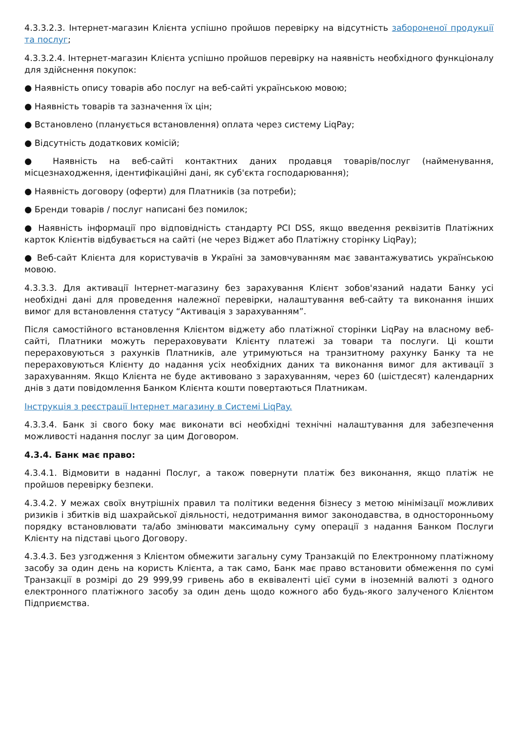4.3.3.2.3. Інтернет-магазин Клієнта успішно пройшов перевірку на відсутність забороненої продукції та послуг;
4.3.3.2.4. Інтернет-магазин Клієнта успішно пройшов перевірку на наявність необхідного функціоналу для здійснення покупок:
● Наявність опису товарів або послуг на веб-сайті українською мовою;
● Наявність товарів та зазначення їх цін;
● Встановлено (планується встановлення) оплата через систему LiqPay;
● Відсутність додаткових комісій;
● Наявність на веб-сайті контактних даних продавця товарів/послуг (найменування, місцезнаходження, ідентифікаційні дані, як суб'єкта господарювання);
● Наявність договору (оферти) для Платників (за потреби);
● Бренди товарів / послуг написані без помилок;
● Наявність інформації про відповідність стандарту PCI DSS, якщо введення реквізитів Платіжних карток Клієнтів відбувається на сайті (не через Віджет або Платіжну сторінку LiqPay);
● Веб-сайт Клієнта для користувачів в Україні за замовчуванням має завантажуватись українською мовою.
4.3.3.3. Для активації Інтернет-магазину без зарахування Клієнт зобов'язаний надати Банку усі необхідні дані для проведення належної перевірки, налаштування веб-сайту та виконання інших вимог для встановлення статусу “Активація з зарахуванням”.
Після самостійного встановлення Клієнтом віджету або платіжної сторінки LiqPay на власному веб-сайті, Платники можуть перераховувати Клієнту платежі за товари та послуги. Ці кошти перераховуються з рахунків Платників, але утримуються на транзитному рахунку Банку та не перераховуються Клієнту до надання усіх необхідних даних та виконання вимог для активації з зарахуванням. Якщо Клієнта не буде активовано з зарахуванням, через 60 (шістдесят) календарних днів з дати повідомлення Банком Клієнта кошти повертаються Платникам.
Інструкція з реєстрації Інтернет магазину в Системі LiqPay.
4.3.3.4. Банк зі свого боку має виконати всі необхідні технічні налаштування для забезпечення можливості надання послуг за цим Договором.
4.3.4. Банк має право:
4.3.4.1. Відмовити в наданні Послуг, а також повернути платіж без виконання, якщо платіж не пройшов перевірку безпеки.
4.3.4.2. У межах своїх внутрішніх правил та політики ведення бізнесу з метою мінімізації можливих ризиків і збитків від шахрайської діяльності, недотримання вимог законодавства, в односторонньому порядку встановлювати та/або змінювати максимальну суму операції з надання Банком Послуги Клієнту на підставі цього Договору.
4.3.4.3. Без узгодження з Клієнтом обмежити загальну суму Транзакцій по Електронному платіжному засобу за один день на користь Клієнта, а так само, Банк має право встановити обмеження по сумі Транзакції в розмірі до 29 999,99 гривень або в еквіваленті цієї суми в іноземній валюті з одного електронного платіжного засобу за один день щодо кожного або будь-якого залученого Клієнтом Підприємства.